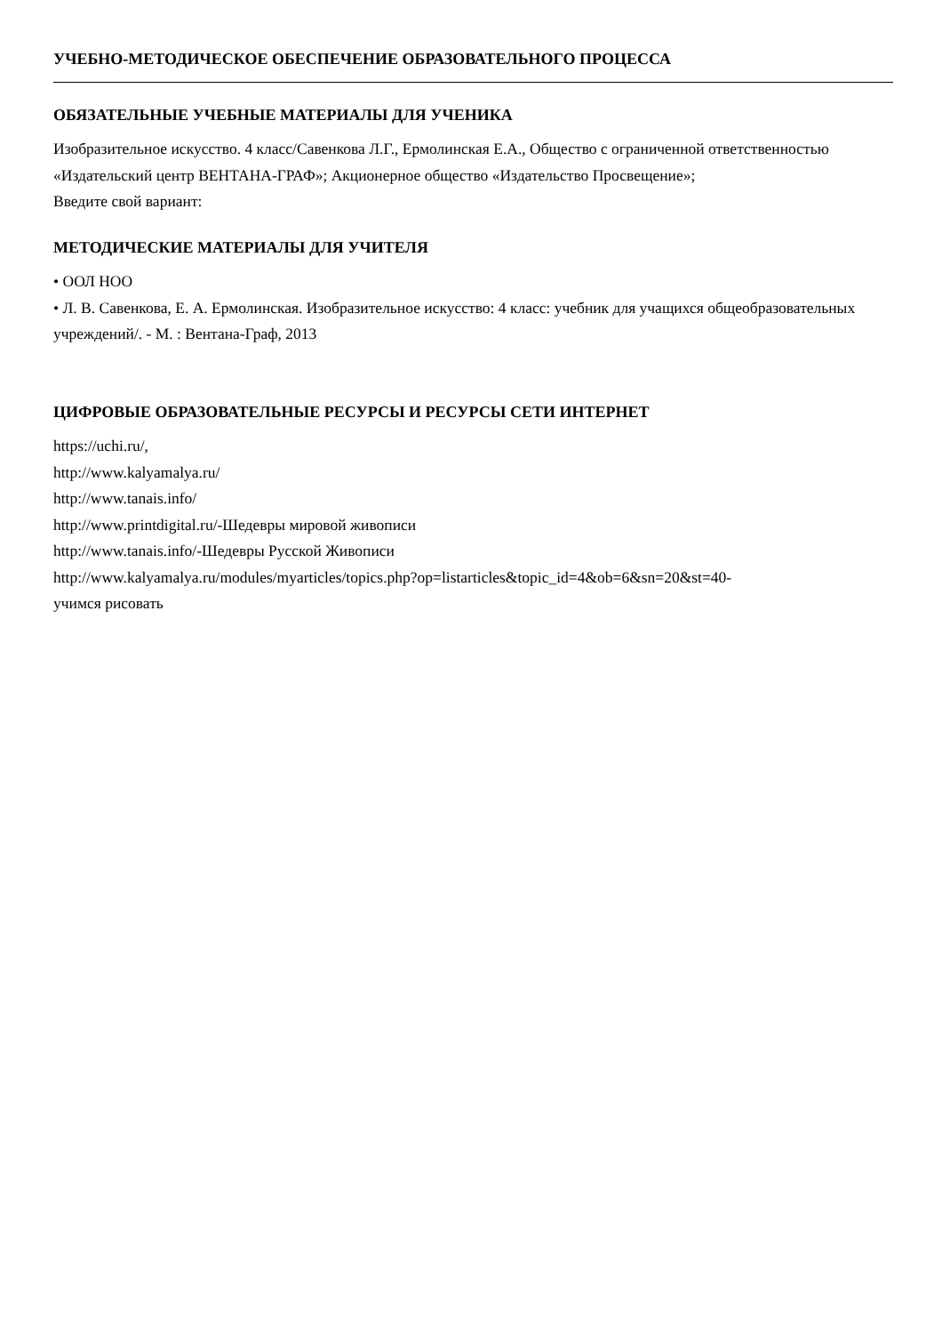УЧЕБНО-МЕТОДИЧЕСКОЕ ОБЕСПЕЧЕНИЕ ОБРАЗОВАТЕЛЬНОГО ПРОЦЕССА
ОБЯЗАТЕЛЬНЫЕ УЧЕБНЫЕ МАТЕРИАЛЫ ДЛЯ УЧЕНИКА
Изобразительное искусство. 4 класс/Савенкова Л.Г., Ермолинская Е.А., Общество с ограниченной ответственностью «Издательский центр ВЕНТАНА-ГРАФ»; Акционерное общество «Издательство Просвещение»;
Введите свой вариант:
МЕТОДИЧЕСКИЕ МАТЕРИАЛЫ ДЛЯ УЧИТЕЛЯ
• ООЛ НОО
• Л. В. Савенкова, Е. А. Ермолинская. Изобразительное искусство: 4 класс: учебник для учащихся общеобразовательных учреждений/. - М. : Вентана-Граф, 2013
ЦИФРОВЫЕ ОБРАЗОВАТЕЛЬНЫЕ РЕСУРСЫ И РЕСУРСЫ СЕТИ ИНТЕРНЕТ
https://uchi.ru/,
http://www.kalyamalya.ru/
http://www.tanais.info/
http://www.printdigital.ru/-Шедевры мировой живописи
http://www.tanais.info/-Шедевры Русской Живописи
http://www.kalyamalya.ru/modules/myarticles/topics.php?op=listarticles&topic_id=4&ob=6&sn=20&st=40-
учимся рисовать